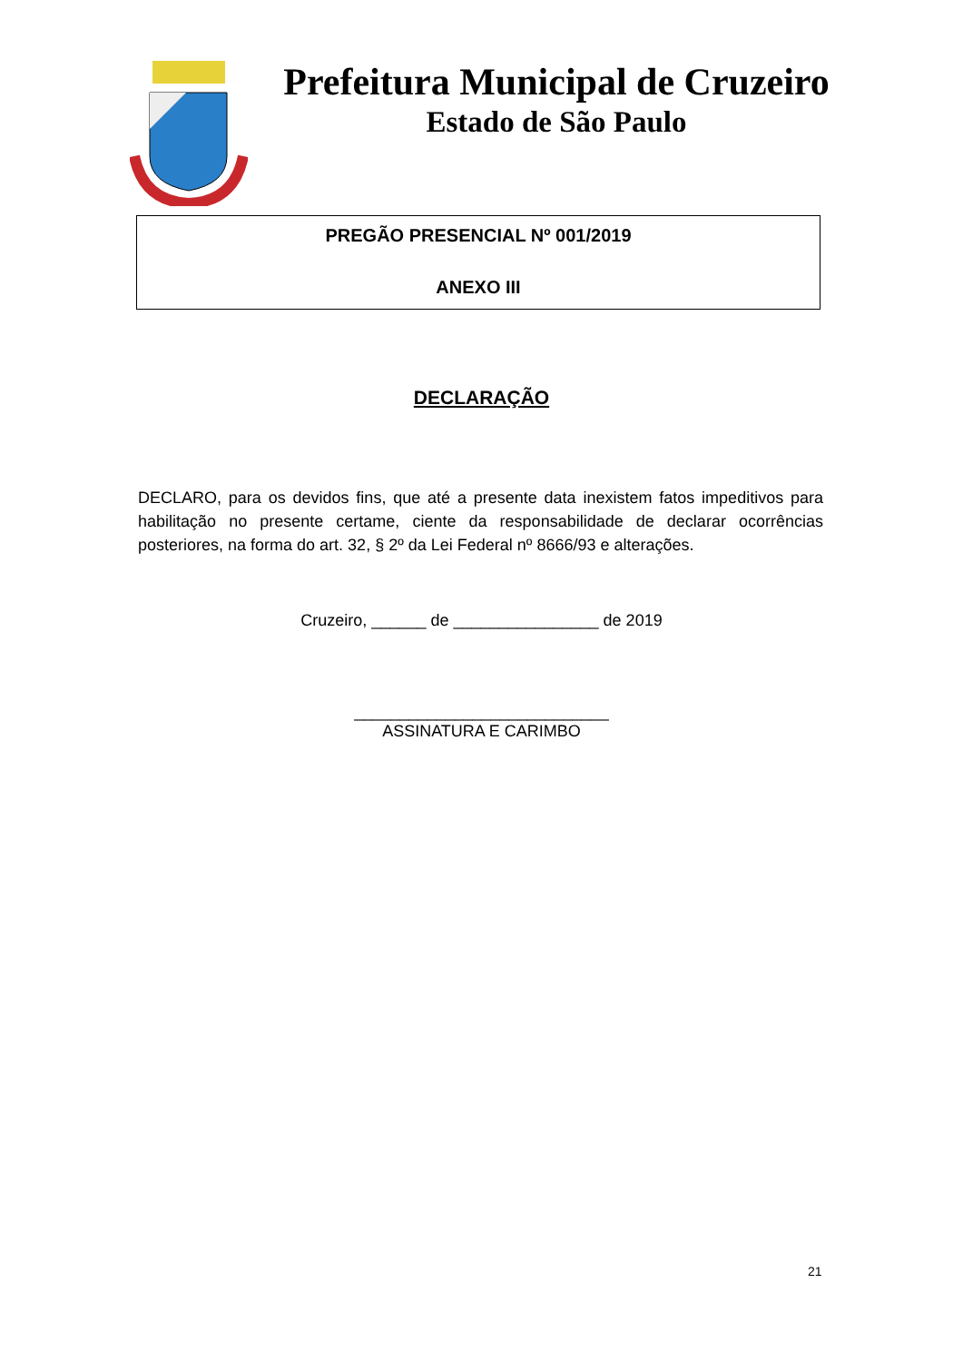Prefeitura Municipal de Cruzeiro
Estado de São Paulo
PREGÃO PRESENCIAL Nº 001/2019
ANEXO III
DECLARAÇÃO
DECLARO, para os devidos fins, que até a presente data inexistem fatos impeditivos para habilitação no presente certame, ciente da responsabilidade de declarar ocorrências posteriores, na forma do art. 32, § 2º da Lei Federal nº 8666/93 e alterações.
Cruzeiro, ______ de ________________ de 2019
____________________________
ASSINATURA E CARIMBO
21